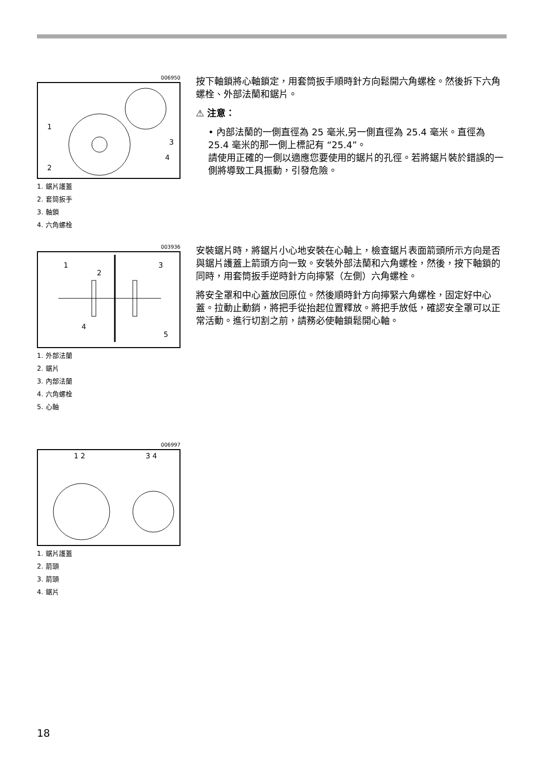006950
1
2
3
4
1. 鋸片護蓋
2. 套筒扳手
3. 軸鎖
4. 六角螺栓
按下軸鎖將心軸鎖定，用套筒扳手順時針方向鬆開六角螺栓。然後拆下六角螺栓、外部法蘭和鋸片。
⚠ 注意：
• 內部法蘭的一側直徑為 25 毫米,另一側直徑為 25.4 毫米。直徑為 25.4 毫米的那一側上標記有 “25.4”。
請使用正確的一側以適應您要使用的鋸片的孔徑。若將鋸片裝於錯誤的一側將導致工具振動，引發危險。
003936
1
2
3
4
5
1. 外部法蘭
2. 鋸片
3. 內部法蘭
4. 六角螺栓
5. 心軸
安裝鋸片時，將鋸片小心地安裝在心軸上，檢查鋸片表面箭頭所示方向是否與鋸片護蓋上箭頭方向一致。安裝外部法蘭和六角螺栓，然後，按下軸鎖的同時，用套筒扳手逆時針方向擰緊（左側）六角螺栓。
將安全罩和中心蓋放回原位。然後順時針方向擰緊六角螺栓，固定好中心蓋。拉動止動銷，將把手從抬起位置釋放。將把手放低，確認安全罩可以正常活動。進行切割之前，請務必使軸鎖鬆開心軸。
006997
1 2
3 4
1. 鋸片護蓋
2. 箭頭
3. 箭頭
4. 鋸片
18